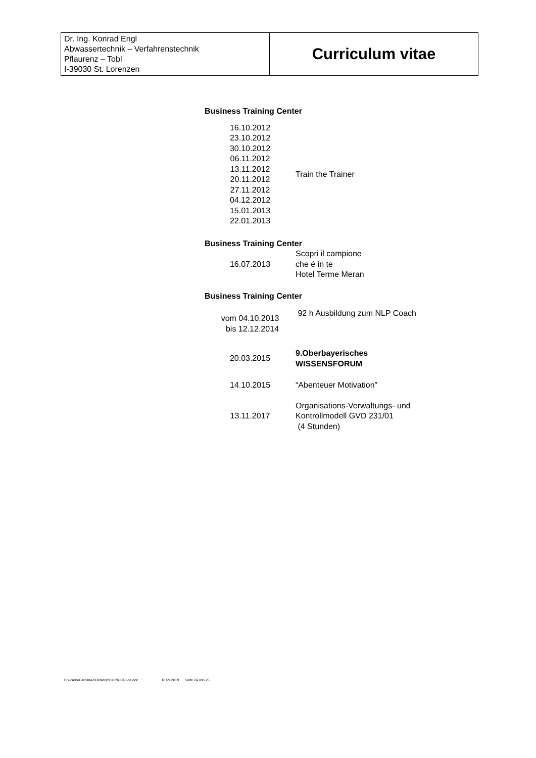| Dr. Ing. Konrad Engl Abwassertechnik – Verfahrenstechnik Pflaurenz – Tobl I-39030 St. Lorenzen | Curriculum vitae |
Business Training Center
| 16.10.2012 23.10.2012 30.10.2012 06.11.2012 13.11.2012 20.11.2012 27.11.2012 04.12.2012 15.01.2013 22.01.2013 | Train the Trainer |
Business Training Center
| 16.07.2013 | Scopri il campione che é in te Hotel Terme Meran |
Business Training Center
| vom 04.10.2013 bis 12.12.2014 | 92 h Ausbildung zum NLP Coach |
| 20.03.2015 | 9.Oberbayerisches WISSENSFORUM |
| 14.10.2015 | “Abenteuer Motivation” |
| 13.11.2017 | Organisations-Verwaltungs- und Kontrollmodell GVD 231/01 (4 Stunden) |
C:\Users\CarolinaZ\Desktop\CURRICULde.doc ' 18.09.2019 Seite 24 von 25